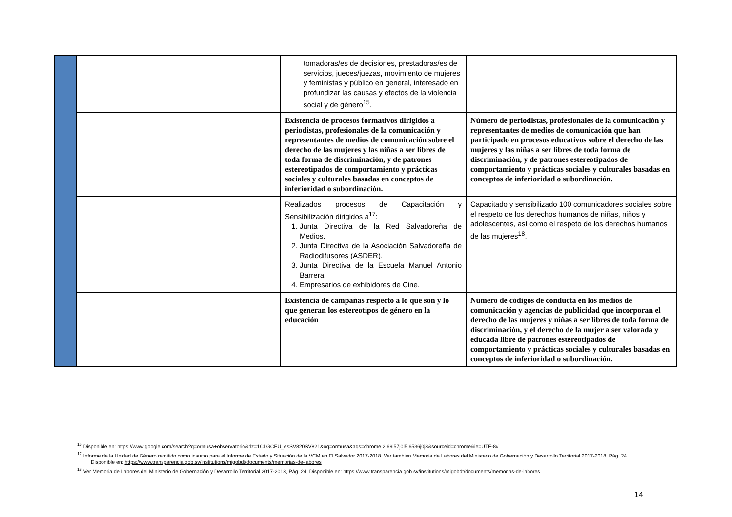| | | tomadoras/es de decisiones, prestadoras/es de servicios, jueces/juezas, movimiento de mujeres y feministas y público en general, interesado en profundizar las causas y efectos de la violencia social y de género<sup>15</sup>. | |
| | | Existencia de procesos formativos dirigidos a periodistas, profesionales de la comunicación y representantes de medios de comunicación sobre el derecho de las mujeres y las niñas a ser libres de toda forma de discriminación, y de patrones estereotipados de comportamiento y prácticas sociales y culturales basadas en conceptos de inferioridad o subordinación. | Número de periodistas, profesionales de la comunicación y representantes de medios de comunicación que han participado en procesos educativos sobre el derecho de las mujeres y las niñas a ser libres de toda forma de discriminación, y de patrones estereotipados de comportamiento y prácticas sociales y culturales basadas en conceptos de inferioridad o subordinación. |
| | | Realizados procesos de Capacitación y Sensibilización dirigidos a<sup>17</sup>: 1. Junta Directiva de la Red Salvadoreña de Medios. 2. Junta Directiva de la Asociación Salvadoreña de Radiodifusores (ASDER). 3. Junta Directiva de la Escuela Manuel Antonio Barrera. 4. Empresarios de exhibidores de Cine. | Capacitado y sensibilizado 100 comunicadores sociales sobre el respeto de los derechos humanos de niñas, niños y adolescentes, así como el respeto de los derechos humanos de las mujeres<sup>18</sup>. |
| | | Existencia de campañas respecto a lo que son y lo que generan los estereotipos de género en la educación | Número de códigos de conducta en los medios de comunicación y agencias de publicidad que incorporan el derecho de las mujeres y niñas a ser libres de toda forma de discriminación, y el derecho de la mujer a ser valorada y educada libre de patrones estereotipados de comportamiento y prácticas sociales y culturales basadas en conceptos de inferioridad o subordinación. |
<sup>15</sup> Disponible en: https://www.google.com/search?q=ormusa+observatorio&rlz=1C1GCEU_esSV820SV821&oq=ormusa&aqs=chrome.2.69i57j0l5.6536j0j8&sourceid=chrome&ie=UTF-8#
<sup>17</sup> Informe de la Unidad de Género remitido como insumo para el Informe de Estado y Situación de la VCM en El Salvador 2017-2018. Ver también Memoria de Labores del Ministerio de Gobernación y Desarrollo Territorial 2017-2018, Pág. 24. Disponible en: https://www.transparencia.gob.sv/institutions/migobdt/documents/memorias-de-labores
<sup>18</sup> Ver Memoria de Labores del Ministerio de Gobernación y Desarrollo Territorial 2017-2018, Pág. 24. Disponible en: https://www.transparencia.gob.sv/institutions/migobdt/documents/memorias-de-labores
14